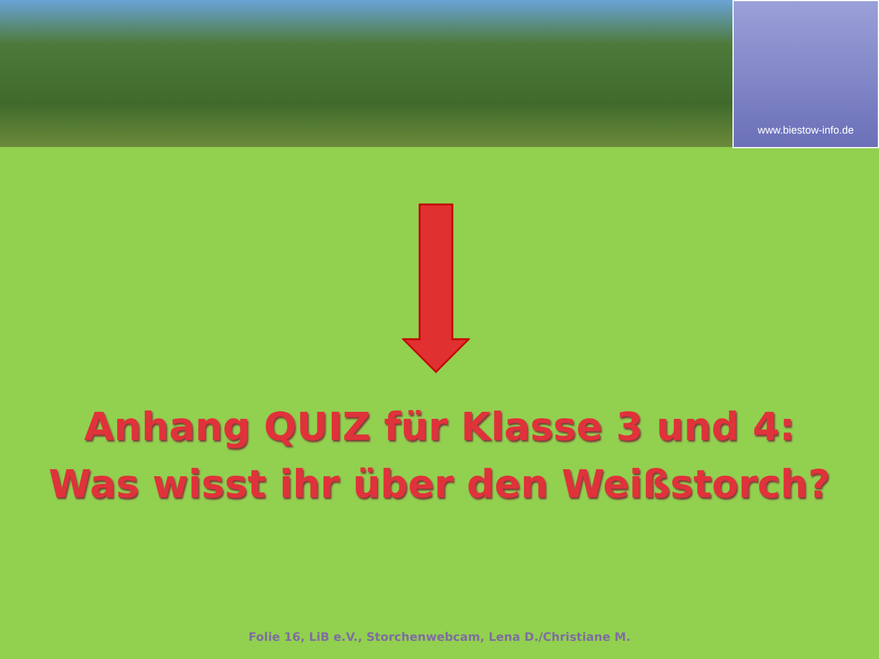www.biestow-info.de
Anhang QUIZ für Klasse 3 und 4:
Was wisst ihr über den Weißstorch?
Folie 16, LiB e.V., Storchenwebcam, Lena D./Christiane M.